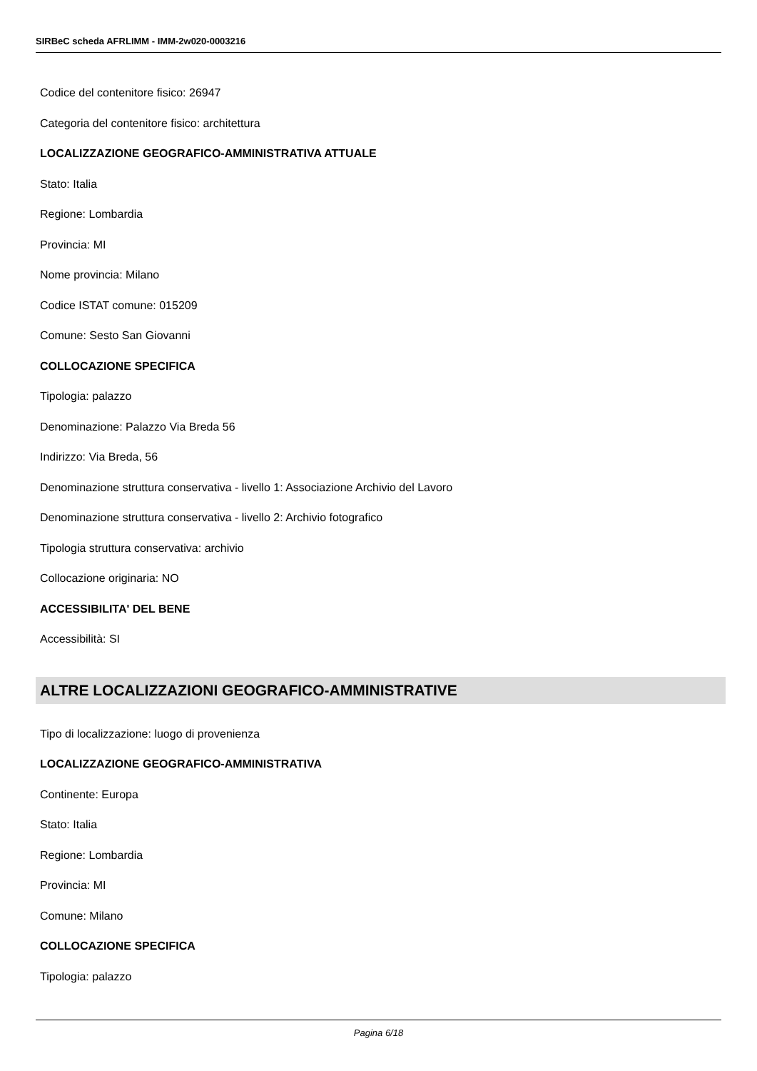SIRBeC scheda AFRLIMM - IMM-2w020-0003216
Codice del contenitore fisico: 26947
Categoria del contenitore fisico: architettura
LOCALIZZAZIONE GEOGRAFICO-AMMINISTRATIVA ATTUALE
Stato: Italia
Regione: Lombardia
Provincia: MI
Nome provincia: Milano
Codice ISTAT comune: 015209
Comune: Sesto San Giovanni
COLLOCAZIONE SPECIFICA
Tipologia: palazzo
Denominazione: Palazzo Via Breda 56
Indirizzo: Via Breda, 56
Denominazione struttura conservativa - livello 1: Associazione Archivio del Lavoro
Denominazione struttura conservativa - livello 2: Archivio fotografico
Tipologia struttura conservativa: archivio
Collocazione originaria: NO
ACCESSIBILITA' DEL BENE
Accessibilità: SI
ALTRE LOCALIZZAZIONI GEOGRAFICO-AMMINISTRATIVE
Tipo di localizzazione: luogo di provenienza
LOCALIZZAZIONE GEOGRAFICO-AMMINISTRATIVA
Continente: Europa
Stato: Italia
Regione: Lombardia
Provincia: MI
Comune: Milano
COLLOCAZIONE SPECIFICA
Tipologia: palazzo
Pagina 6/18